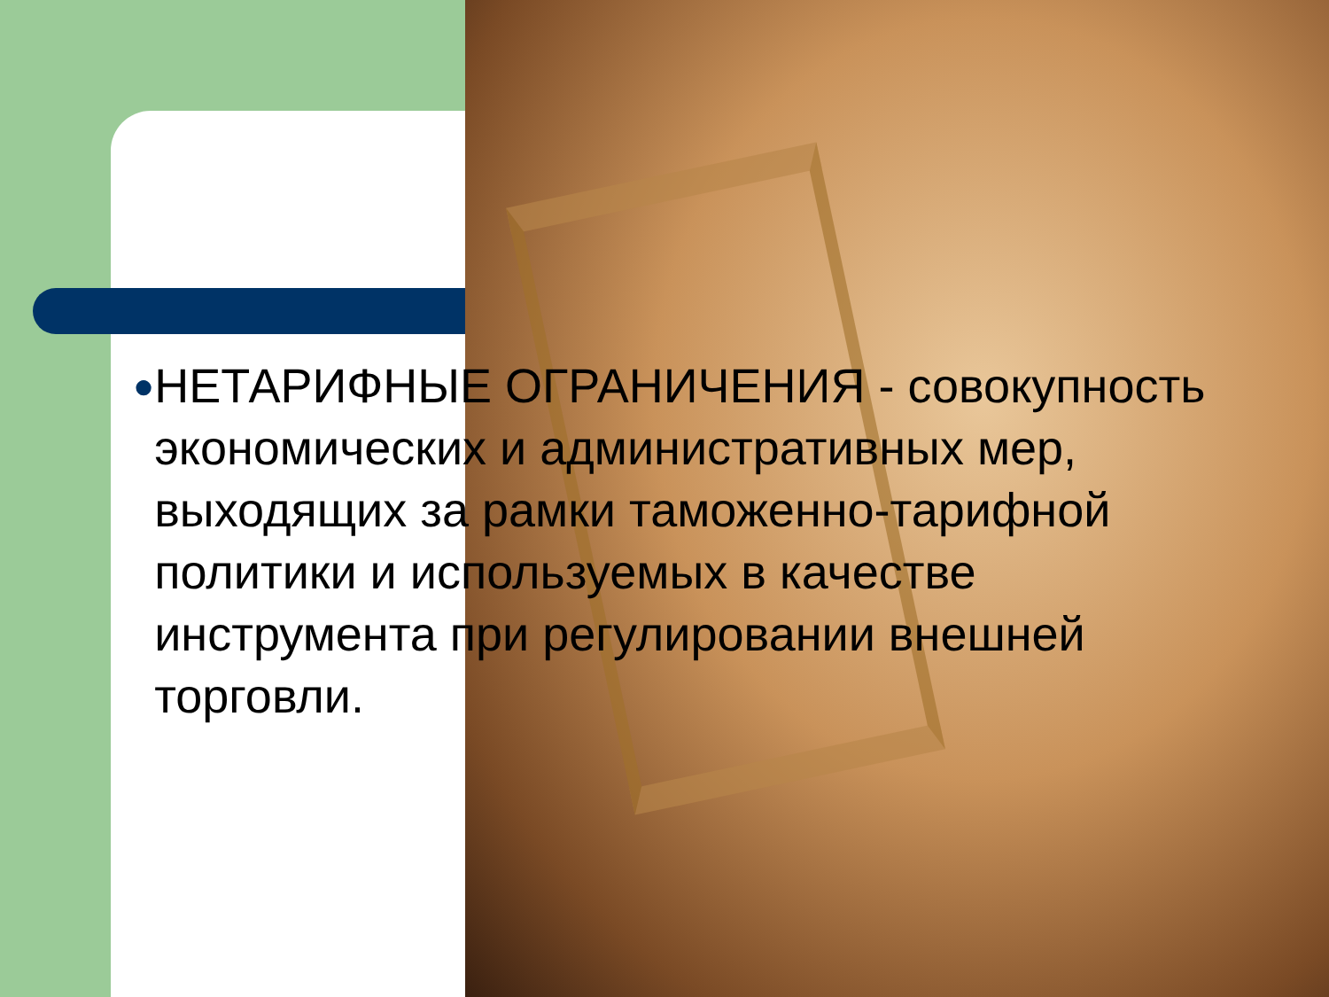●
НЕТАРИФНЫЕ ОГРАНИЧЕНИЯ - совокупность экономических и административных мер, выходящих за рамки таможенно-тарифной политики и используемых в качестве инструмента при регулировании внешней торговли.